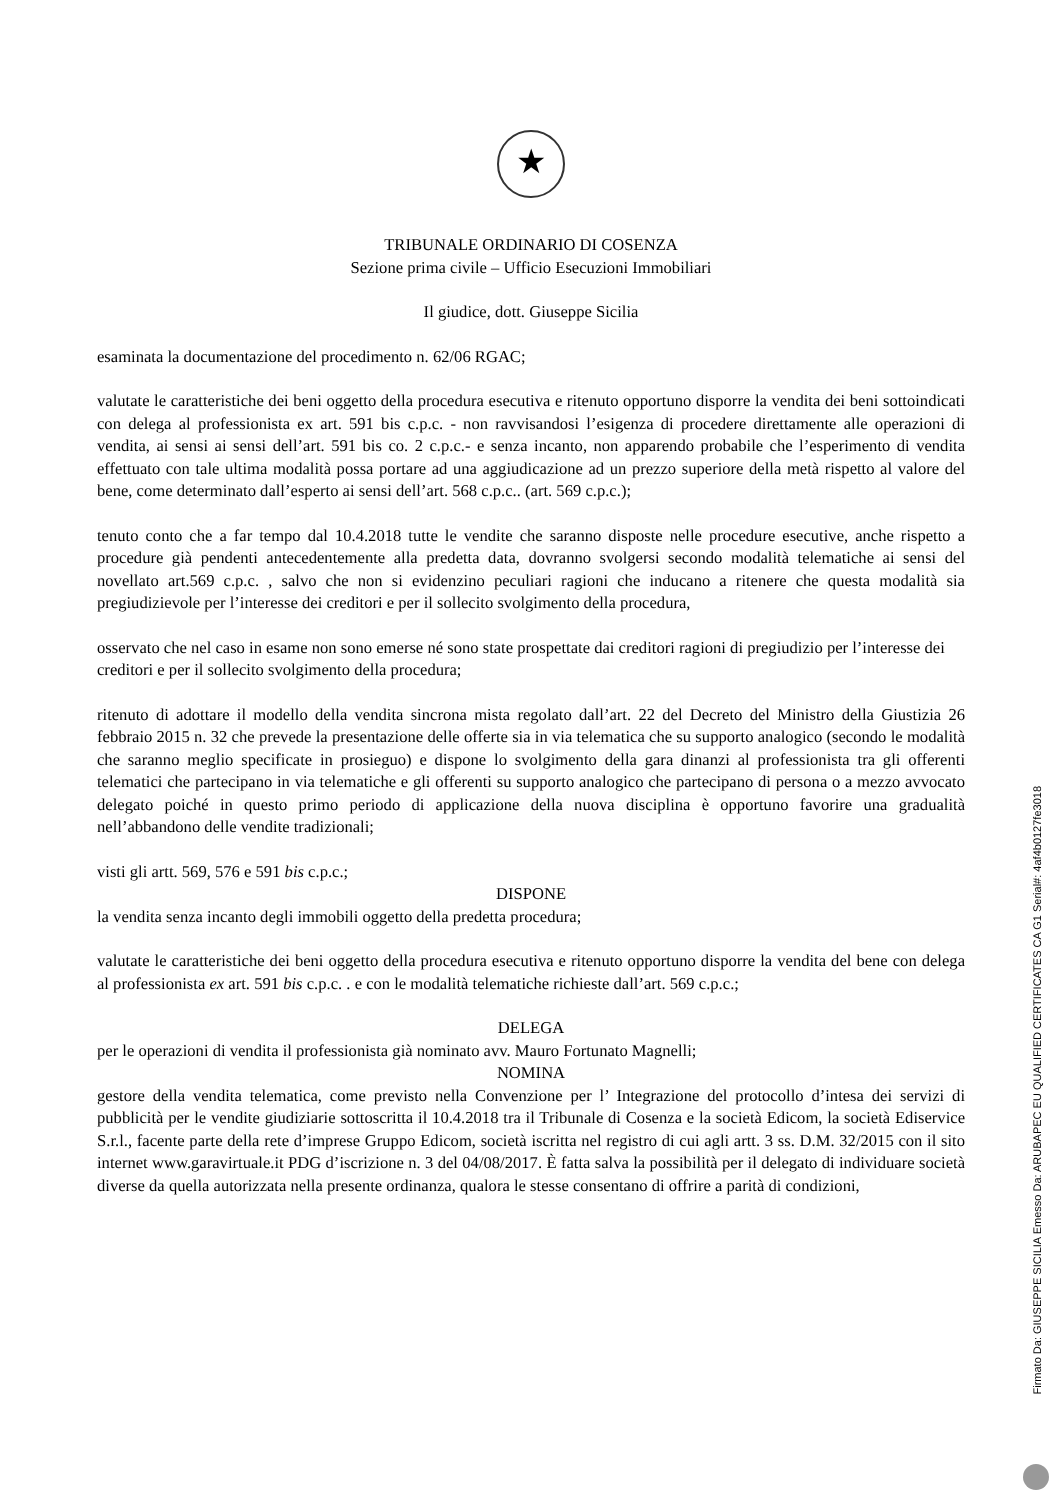★
TRIBUNALE ORDINARIO DI COSENZA
Sezione prima civile – Ufficio Esecuzioni Immobiliari
Il giudice, dott. Giuseppe Sicilia
esaminata la documentazione del procedimento n. 62/06 RGAC;
valutate le caratteristiche dei beni oggetto della procedura esecutiva e ritenuto opportuno disporre la vendita dei beni sottoindicati con delega al professionista ex art. 591 bis c.p.c. - non ravvisandosi l’esigenza di procedere direttamente alle operazioni di vendita, ai sensi ai sensi dell’art. 591 bis co. 2 c.p.c.- e senza incanto, non apparendo probabile che l’esperimento di vendita effettuato con tale ultima modalità possa portare ad una aggiudicazione ad un prezzo superiore della metà rispetto al valore del bene, come determinato dall’esperto ai sensi dell’art. 568 c.p.c.. (art. 569 c.p.c.);
tenuto conto che a far tempo dal 10.4.2018 tutte le vendite che saranno disposte nelle procedure esecutive, anche rispetto a procedure già pendenti antecedentemente alla predetta data, dovranno svolgersi secondo modalità telematiche ai sensi del novellato art.569 c.p.c. , salvo che non si evidenzino peculiari ragioni che inducano a ritenere che questa modalità sia pregiudizievole per l’interesse dei creditori e per il sollecito svolgimento della procedura,
osservato che nel caso in esame non sono emerse né sono state prospettate dai creditori ragioni di pregiudizio per l’interesse dei creditori e per il sollecito svolgimento della procedura;
ritenuto di adottare il modello della vendita sincrona mista regolato dall’art. 22 del Decreto del Ministro della Giustizia 26 febbraio 2015 n. 32 che prevede la presentazione delle offerte sia in via telematica che su supporto analogico (secondo le modalità che saranno meglio specificate in prosieguo) e dispone lo svolgimento della gara dinanzi al professionista tra gli offerenti telematici che partecipano in via telematiche e gli offerenti su supporto analogico che partecipano di persona o a mezzo avvocato delegato poiché in questo primo periodo di applicazione della nuova disciplina è opportuno favorire una gradualità nell’abbandono delle vendite tradizionali;
visti gli artt. 569, 576 e 591 bis c.p.c.;
DISPONE
la vendita senza incanto degli immobili oggetto della predetta procedura;
valutate le caratteristiche dei beni oggetto della procedura esecutiva e ritenuto opportuno disporre la vendita del bene con delega al professionista ex art. 591 bis c.p.c. . e con le modalità telematiche richieste dall’art. 569 c.p.c.;
DELEGA
per le operazioni di vendita il professionista già nominato avv. Mauro Fortunato Magnelli;
NOMINA
gestore della vendita telematica, come previsto nella Convenzione per l’ Integrazione del protocollo d’intesa dei servizi di pubblicità per le vendite giudiziarie sottoscritta il 10.4.2018 tra il Tribunale di Cosenza e la società Edicom, la società Ediservice S.r.l., facente parte della rete d’imprese Gruppo Edicom, società iscritta nel registro di cui agli artt. 3 ss. D.M. 32/2015 con il sito internet www.garavirtuale.it PDG d’iscrizione n. 3 del 04/08/2017. È fatta salva la possibilità per il delegato di individuare società diverse da quella autorizzata nella presente ordinanza, qualora le stesse consentano di offrire a parità di condizioni,
Firmato Da: GIUSEPPE SICILIA Emesso Da: ARUBAPEC EU QUALIFIED CERTIFICATES CA G1 Serial#: 4af4b0127fe3018